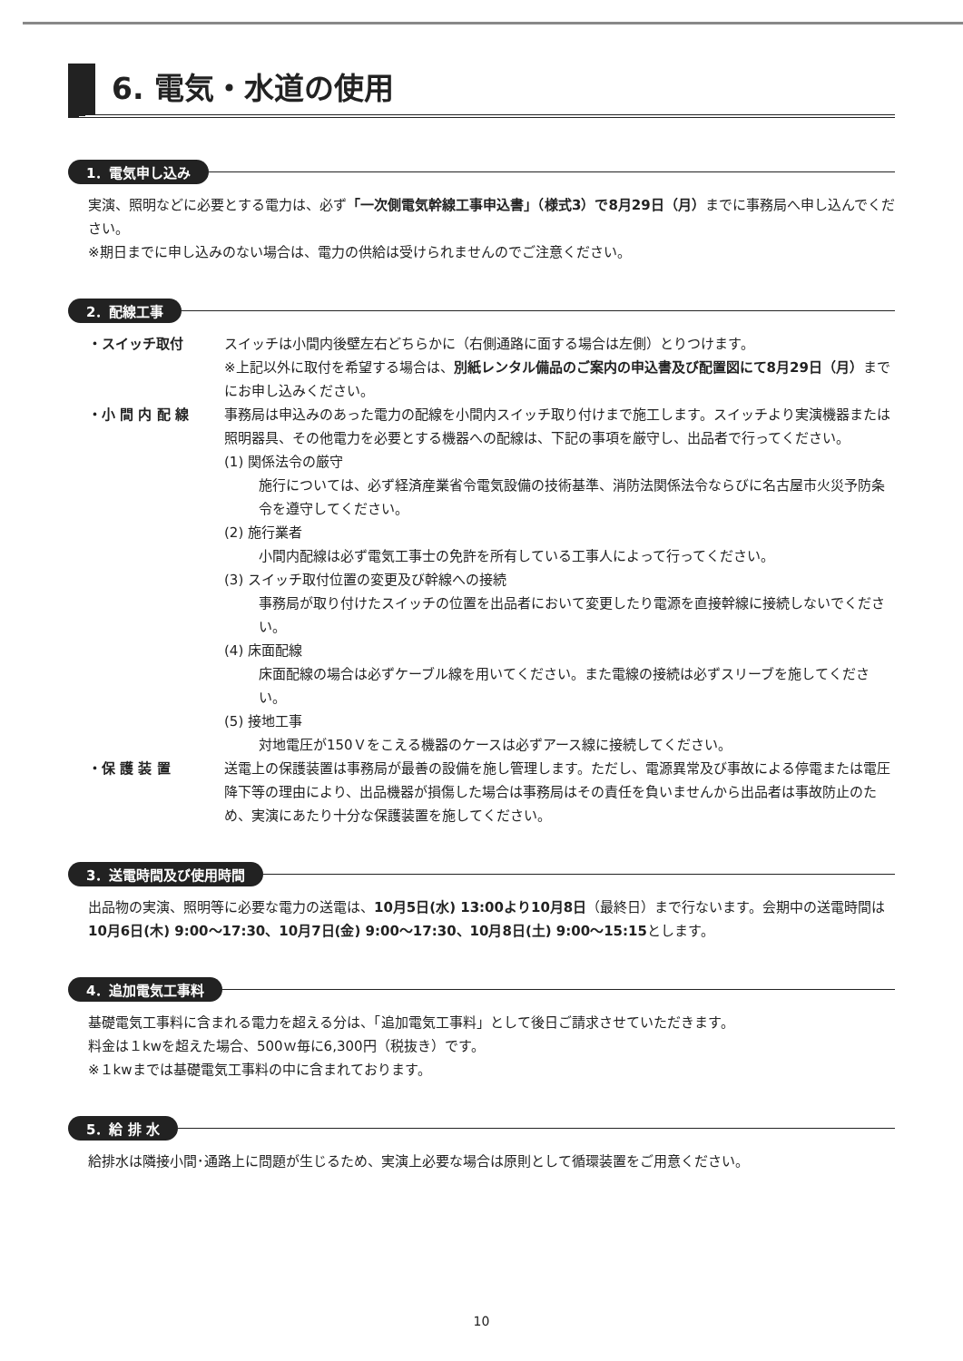6. 電気・水道の使用
1．電気申し込み
実演、照明などに必要とする電力は、必ず「一次側電気幹線工事申込書」（様式3）で8月29日（月）までに事務局へ申し込んでください。
※期日までに申し込みのない場合は、電力の供給は受けられませんのでご注意ください。
2．配線工事
・スイッチ取付
スイッチは小間内後壁左右どちらかに（右側通路に面する場合は左側）とりつけます。
※上記以外に取付を希望する場合は、別紙レンタル備品のご案内の申込書及び配置図にて8月29日（月）までにお申し込みください。
・小 間 内 配 線
事務局は申込みのあった電力の配線を小間内スイッチ取り付けまで施工します。スイッチより実演機器または照明器具、その他電力を必要とする機器への配線は、下記の事項を厳守し、出品者で行ってください。
(1) 関係法令の厳守
施行については、必ず経済産業省令電気設備の技術基準、消防法関係法令ならびに名古屋市火災予防条令を遵守してください。
(2) 施行業者
小間内配線は必ず電気工事士の免許を所有している工事人によって行ってください。
(3) スイッチ取付位置の変更及び幹線への接続
事務局が取り付けたスイッチの位置を出品者において変更したり電源を直接幹線に接続しないでください。
(4) 床面配線
床面配線の場合は必ずケーブル線を用いてください。また電線の接続は必ずスリーブを施してください。
(5) 接地工事
対地電圧が150Ｖをこえる機器のケースは必ずアース線に接続してください。
・保 護 装 置
送電上の保護装置は事務局が最善の設備を施し管理します。ただし、電源異常及び事故による停電または電圧降下等の理由により、出品機器が損傷した場合は事務局はその責任を負いませんから出品者は事故防止のため、実演にあたり十分な保護装置を施してください。
3．送電時間及び使用時間
出品物の実演、照明等に必要な電力の送電は、10月5日(水) 13:00より10月8日（最終日）まで行ないます。会期中の送電時間は10月6日(木) 9:00～17:30、10月7日(金) 9:00～17:30、10月8日(土) 9:00～15:15とします。
4．追加電気工事料
基礎電気工事料に含まれる電力を超える分は、「追加電気工事料」として後日ご請求させていただきます。
料金は１kwを超えた場合、500ｗ毎に6,300円（税抜き）です。
※１kwまでは基礎電気工事料の中に含まれております。
5．給 排 水
給排水は隣接小間･通路上に問題が生じるため、実演上必要な場合は原則として循環装置をご用意ください。
10